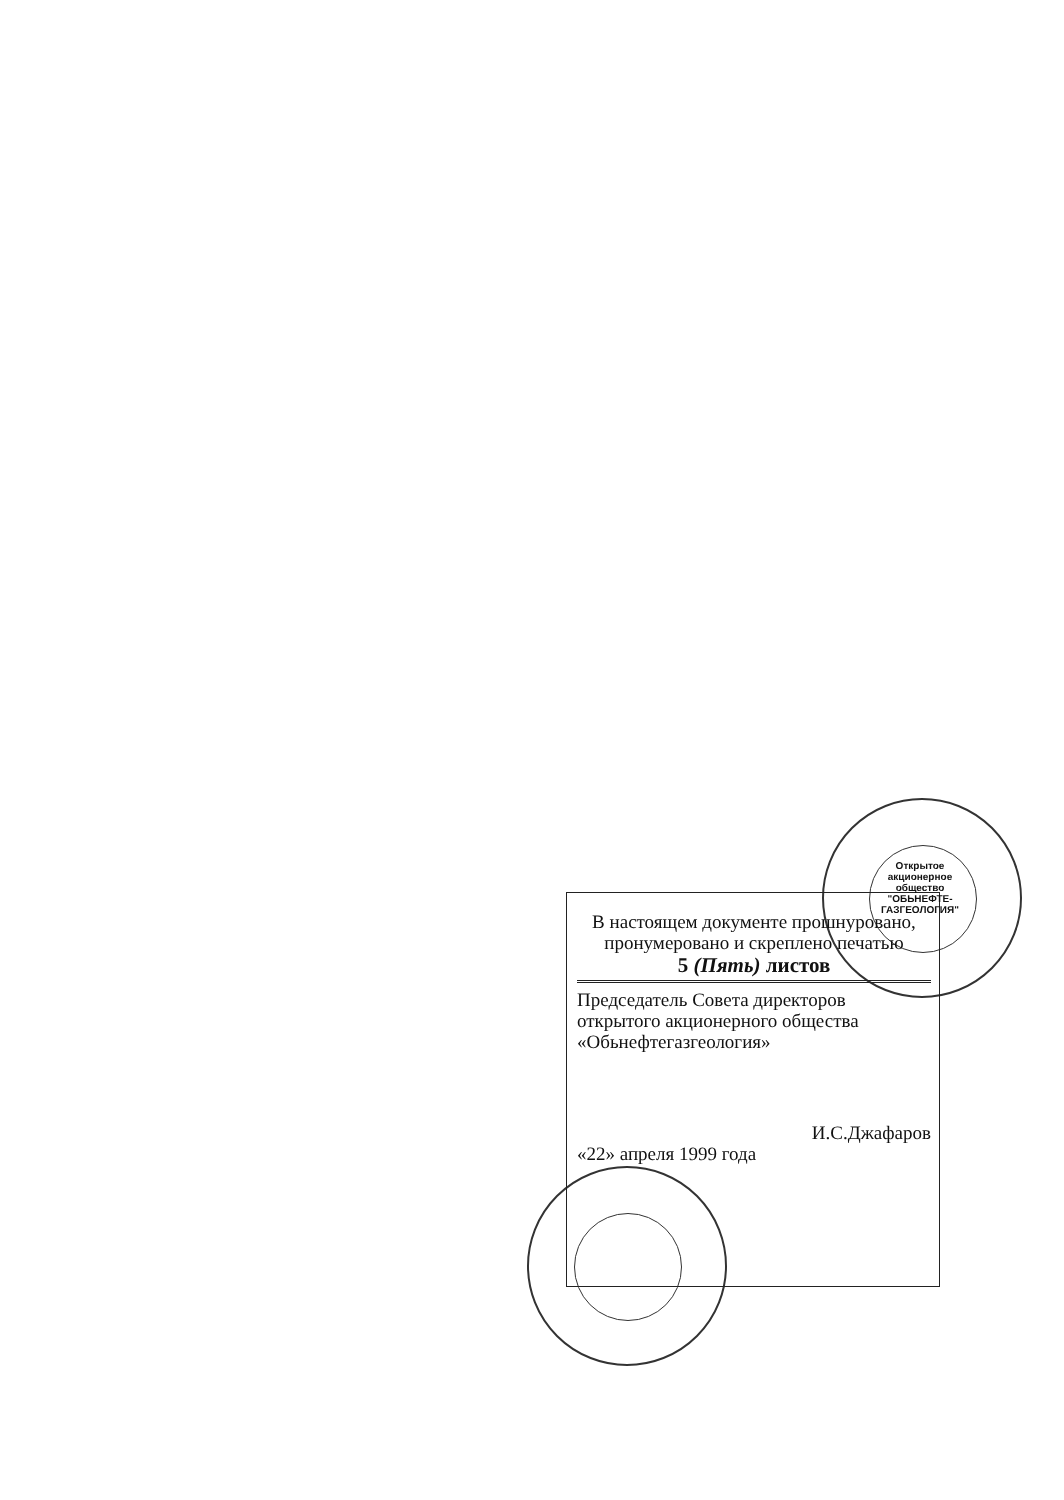В настоящем документе прошнуровано, пронумеровано и скреплено печатью
5 (Пять) листов
Председатель Совета директоров открытого акционерного общества «Обьнефтегазгеология»
И.С.Джафаров
«22» апреля 1999 года
Открытое акционерное общество "ОБЬНЕФТЕ-ГАЗГЕОЛОГИЯ"